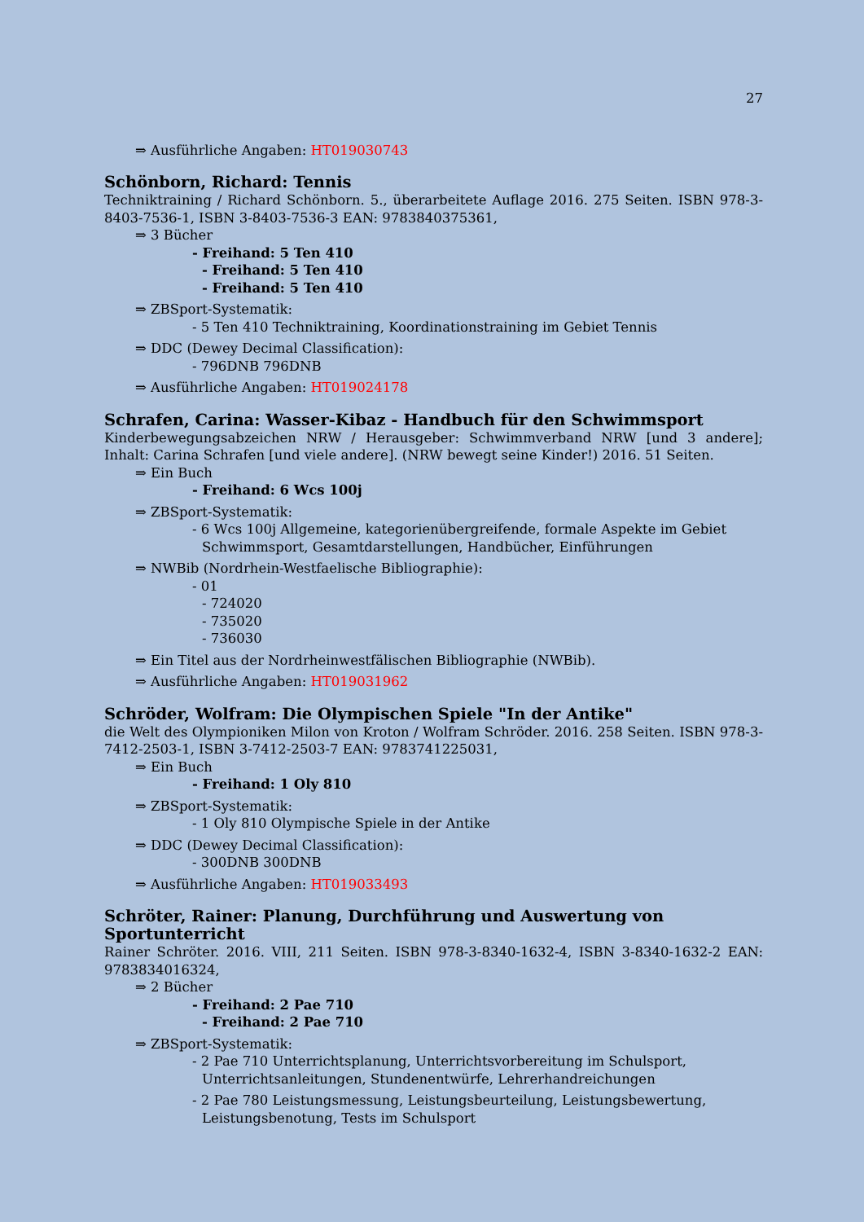27
⇒ Ausführliche Angaben: HT019030743
Schönborn, Richard: Tennis
Techniktraining / Richard Schönborn. 5., überarbeitete Auflage 2016. 275 Seiten. ISBN 978-3-8403-7536-1, ISBN 3-8403-7536-3 EAN: 9783840375361,
⇒ 3 Bücher
- Freihand: 5 Ten 410
- Freihand: 5 Ten 410
- Freihand: 5 Ten 410
⇒ ZBSport-Systematik:
- 5 Ten 410 Techniktraining, Koordinationstraining im Gebiet Tennis
⇒ DDC (Dewey Decimal Classification):
- 796DNB 796DNB
⇒ Ausführliche Angaben: HT019024178
Schrafen, Carina: Wasser-Kibaz - Handbuch für den Schwimmsport
Kinderbewegungsabzeichen NRW / Herausgeber: Schwimmverband NRW [und 3 andere]; Inhalt: Carina Schrafen [und viele andere]. (NRW bewegt seine Kinder!) 2016. 51 Seiten.
⇒ Ein Buch
- Freihand: 6 Wcs 100j
⇒ ZBSport-Systematik:
- 6 Wcs 100j Allgemeine, kategorienübergreifende, formale Aspekte im Gebiet Schwimmsport, Gesamtdarstellungen, Handbücher, Einführungen
⇒ NWBib (Nordrhein-Westfaelische Bibliographie):
- 01
- 724020
- 735020
- 736030
⇒ Ein Titel aus der Nordrheinwestfälischen Bibliographie (NWBib).
⇒ Ausführliche Angaben: HT019031962
Schröder, Wolfram: Die Olympischen Spiele "In der Antike"
die Welt des Olympioniken Milon von Kroton / Wolfram Schröder. 2016. 258 Seiten. ISBN 978-3-7412-2503-1, ISBN 3-7412-2503-7 EAN: 9783741225031,
⇒ Ein Buch
- Freihand: 1 Oly 810
⇒ ZBSport-Systematik:
- 1 Oly 810 Olympische Spiele in der Antike
⇒ DDC (Dewey Decimal Classification):
- 300DNB 300DNB
⇒ Ausführliche Angaben: HT019033493
Schröter, Rainer: Planung, Durchführung und Auswertung von Sportunterricht
Rainer Schröter. 2016. VIII, 211 Seiten. ISBN 978-3-8340-1632-4, ISBN 3-8340-1632-2 EAN: 9783834016324,
⇒ 2 Bücher
- Freihand: 2 Pae 710
- Freihand: 2 Pae 710
⇒ ZBSport-Systematik:
- 2 Pae 710 Unterrichtsplanung, Unterrichtsvorbereitung im Schulsport, Unterrichtsanleitungen, Stundenentwürfe, Lehrerhandreichungen
- 2 Pae 780 Leistungsmessung, Leistungsbeurteilung, Leistungsbewertung, Leistungsbenotung, Tests im Schulsport